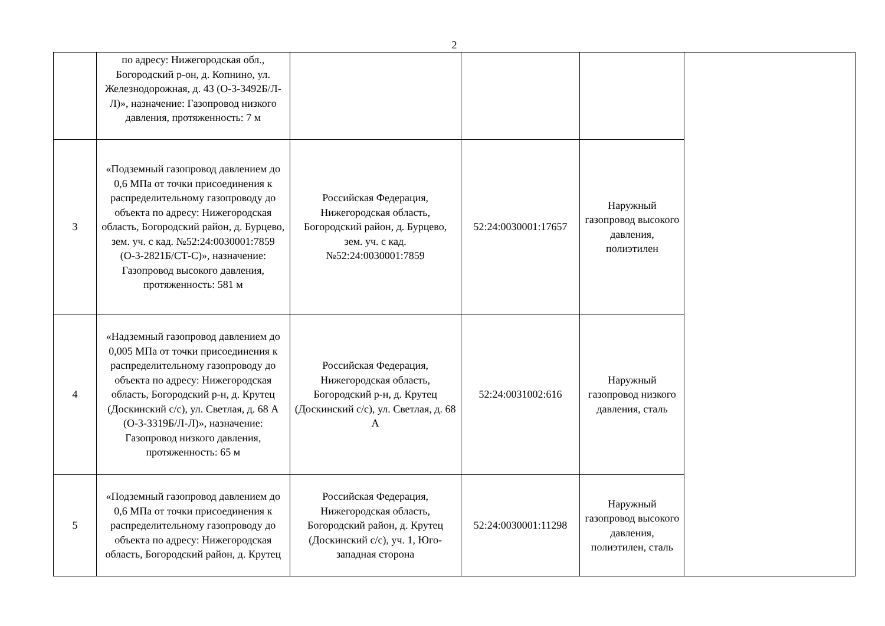2
| | по адресу: Нижегородская обл., Богородский р-он, д. Копнино, ул. Железнодорожная, д. 43 (О-3-3492Б/Л-Л)», назначение: Газопровод низкого давления, протяженность: 7 м | | | | |
| 3 | «Подземный газопровод давлением до 0,6 МПа от точки присоединения к распределительному газопроводу до объекта по адресу: Нижегородская область, Богородский район, д. Бурцево, зем. уч. с кад. №52:24:0030001:7859 (О-3-2821Б/СТ-С)», назначение: Газопровод высокого давления, протяженность: 581 м | Российская Федерация, Нижегородская область, Богородский район, д. Бурцево, зем. уч. с кад. №52:24:0030001:7859 | 52:24:0030001:17657 | Наружный газопровод высокого давления, полиэтилен | |
| 4 | «Надземный газопровод давлением до 0,005 МПа от точки присоединения к распределительному газопроводу до объекта по адресу: Нижегородская область, Богородский р-н, д. Крутец (Доскинский с/с), ул. Светлая, д. 68 А (О-3-3319Б/Л-Л)», назначение: Газопровод низкого давления, протяженность: 65 м | Российская Федерация, Нижегородская область, Богородский р-н, д. Крутец (Доскинский с/с), ул. Светлая, д. 68 А | 52:24:0031002:616 | Наружный газопровод низкого давления, сталь | |
| 5 | «Подземный газопровод давлением до 0,6 МПа от точки присоединения к распределительному газопроводу до объекта по адресу: Нижегородская область, Богородский район, д. Крутец | Российская Федерация, Нижегородская область, Богородский район, д. Крутец (Доскинский с/с), уч. 1, Юго-западная сторона | 52:24:0030001:11298 | Наружный газопровод высокого давления, полиэтилен, сталь | |